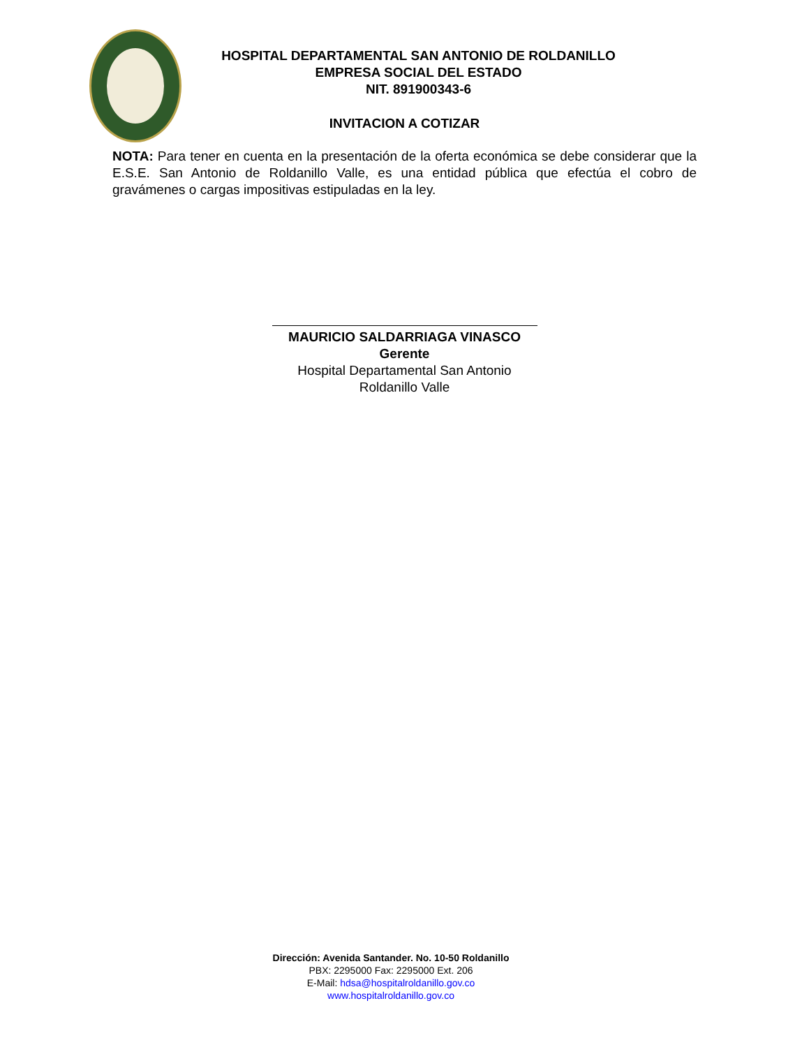HOSPITAL DEPARTAMENTAL SAN ANTONIO DE ROLDANILLO
EMPRESA SOCIAL DEL ESTADO
NIT. 891900343-6
INVITACION A COTIZAR
NOTA: Para tener en cuenta en la presentación de la oferta económica se debe considerar que la E.S.E. San Antonio de Roldanillo Valle, es una entidad pública que efectúa el cobro de gravámenes o cargas impositivas estipuladas en la ley.
MAURICIO SALDARRIAGA VINASCO
Gerente
Hospital Departamental San Antonio
Roldanillo Valle
Dirección: Avenida Santander. No. 10-50 Roldanillo
PBX: 2295000 Fax: 2295000 Ext. 206
E-Mail: hdsa@hospitalroldanillo.gov.co
www.hospitalroldanillo.gov.co